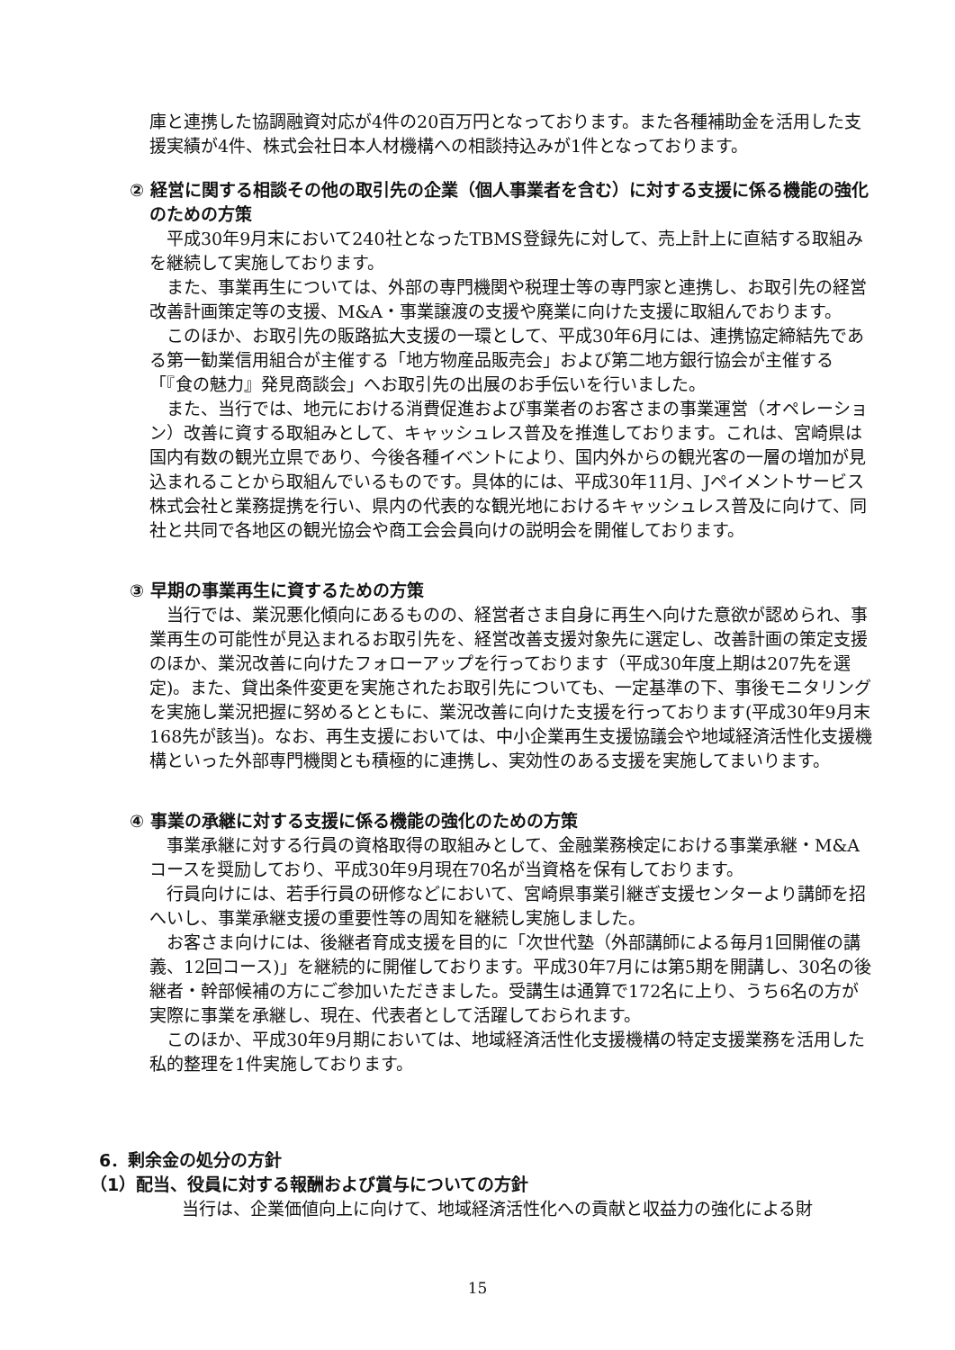庫と連携した協調融資対応が4件の20百万円となっております。また各種補助金を活用した支援実績が4件、株式会社日本人材機構への相談持込みが1件となっております。
② 経営に関する相談その他の取引先の企業（個人事業者を含む）に対する支援に係る機能の強化のための方策
平成30年9月末において240社となったTBMS登録先に対して、売上計上に直結する取組みを継続して実施しております。
また、事業再生については、外部の専門機関や税理士等の専門家と連携し、お取引先の経営改善計画策定等の支援、M&A・事業譲渡の支援や廃業に向けた支援に取組んでおります。
このほか、お取引先の販路拡大支援の一環として、平成30年6月には、連携協定締結先である第一勧業信用組合が主催する「地方物産品販売会」および第二地方銀行協会が主催する「『食の魅力』発見商談会」へお取引先の出展のお手伝いを行いました。
また、当行では、地元における消費促進および事業者のお客さまの事業運営（オペレーション）改善に資する取組みとして、キャッシュレス普及を推進しております。これは、宮崎県は国内有数の観光立県であり、今後各種イベントにより、国内外からの観光客の一層の増加が見込まれることから取組んでいるものです。具体的には、平成30年11月、Jペイメントサービス株式会社と業務提携を行い、県内の代表的な観光地におけるキャッシュレス普及に向けて、同社と共同で各地区の観光協会や商工会会員向けの説明会を開催しております。
③ 早期の事業再生に資するための方策
当行では、業況悪化傾向にあるものの、経営者さま自身に再生へ向けた意欲が認められ、事業再生の可能性が見込まれるお取引先を、経営改善支援対象先に選定し、改善計画の策定支援のほか、業況改善に向けたフォローアップを行っております（平成30年度上期は207先を選定)。また、貸出条件変更を実施されたお取引先についても、一定基準の下、事後モニタリングを実施し業況把握に努めるとともに、業況改善に向けた支援を行っております(平成30年9月末168先が該当)。なお、再生支援においては、中小企業再生支援協議会や地域経済活性化支援機構といった外部専門機関とも積極的に連携し、実効性のある支援を実施してまいります。
④ 事業の承継に対する支援に係る機能の強化のための方策
事業承継に対する行員の資格取得の取組みとして、金融業務検定における事業承継・M&Aコースを奨励しており、平成30年9月現在70名が当資格を保有しております。
行員向けには、若手行員の研修などにおいて、宮崎県事業引継ぎ支援センターより講師を招へいし、事業承継支援の重要性等の周知を継続し実施しました。
お客さま向けには、後継者育成支援を目的に「次世代塾（外部講師による毎月1回開催の講義、12回コース)」を継続的に開催しております。平成30年7月には第5期を開講し、30名の後継者・幹部候補の方にご参加いただきました。受講生は通算で172名に上り、うち6名の方が実際に事業を承継し、現在、代表者として活躍しておられます。
このほか、平成30年9月期においては、地域経済活性化支援機構の特定支援業務を活用した私的整理を1件実施しております。
6．剰余金の処分の方針
（1）配当、役員に対する報酬および賞与についての方針
当行は、企業価値向上に向けて、地域経済活性化への貢献と収益力の強化による財
15